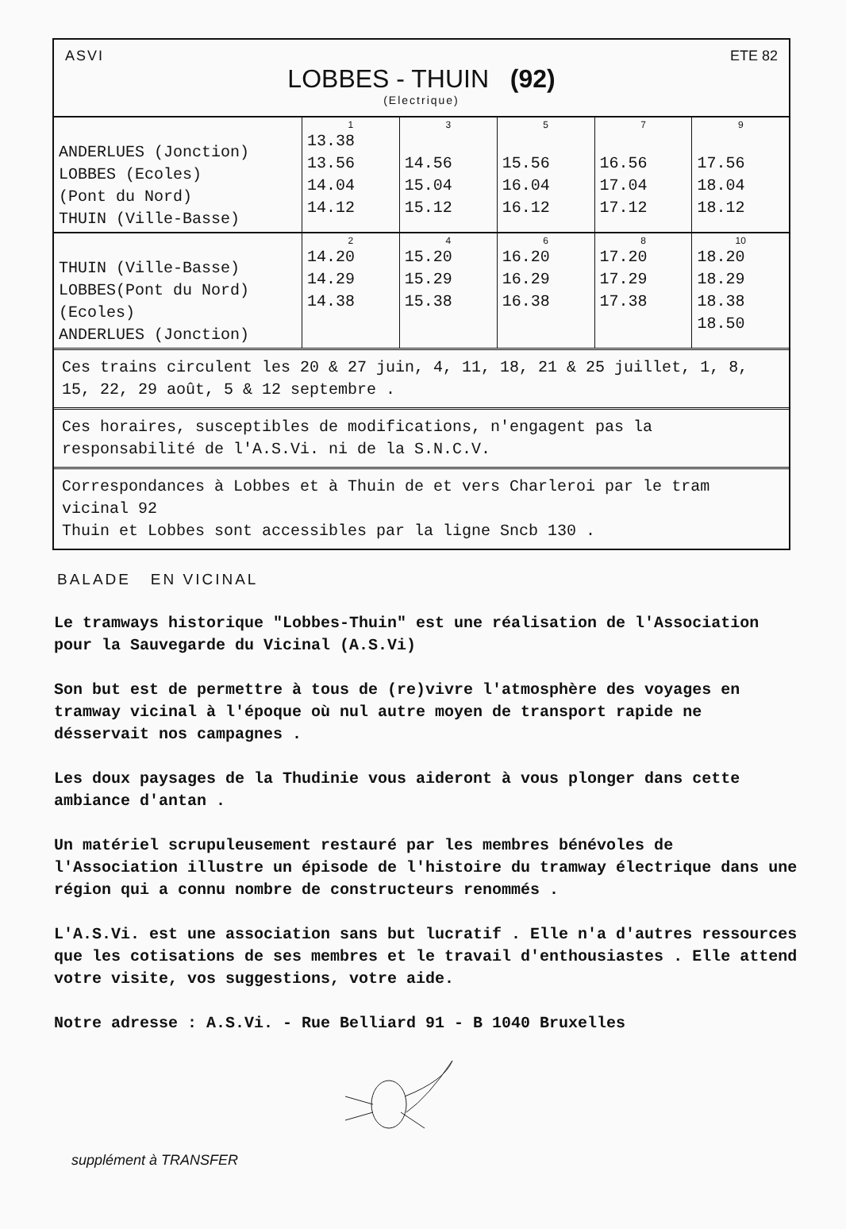ASVI ETE 82
LOBBES - THUIN (92)
(Electrique)
| ANDERLUES (Jonction) LOBBES (Ecoles) (Pont du Nord) THUIN (Ville-Basse) | 1 13.38 13.56 14.04 14.12 | 3 14.56 15.04 15.12 | 5 15.56 16.04 16.12 | 7 16.56 17.04 17.12 | 9 17.56 18.04 18.12 |
| THUIN (Ville-Basse) LOBBES(Pont du Nord) (Ecoles) ANDERLUES (Jonction) | 2 14.20 14.29 14.38 | 4 15.20 15.29 15.38 | 6 16.20 16.29 16.38 | 8 17.20 17.29 17.38 | 10 18.20 18.29 18.38 18.50 |
Ces trains circulent les 20 & 27 juin, 4, 11, 18, 21 & 25 juillet, 1, 8, 15, 22, 29 août, 5 & 12 septembre .
Ces horaires, susceptibles de modifications, n'engagent pas la responsabilité de l'A.S.Vi. ni de la S.N.C.V.
Correspondances à Lobbes et à Thuin de et vers Charleroi par le tram vicinal 92
Thuin et Lobbes sont accessibles par la ligne Sncb 130 .
BALADE EN VICINAL
Le tramways historique "Lobbes-Thuin" est une réalisation de l'Association pour la Sauvegarde du Vicinal (A.S.Vi)
Son but est de permettre à tous de (re)vivre l'atmosphère des voyages en tramway vicinal à l'époque où nul autre moyen de transport rapide ne désservait nos campagnes .
Les doux paysages de la Thudinie vous aideront à vous plonger dans cette ambiance d'antan .
Un matériel scrupuleusement restauré par les membres bénévoles de l'Association illustre un épisode de l'histoire du tramway électrique dans une région qui a connu nombre de constructeurs renommés .
L'A.S.Vi. est une association sans but lucratif . Elle n'a d'autres ressources que les cotisations de ses membres et le travail d'enthousiastes . Elle attend votre visite, vos suggestions, votre aide.
Notre adresse : A.S.Vi. - Rue Belliard 91 - B 1040 Bruxelles
supplément à TRANSFER